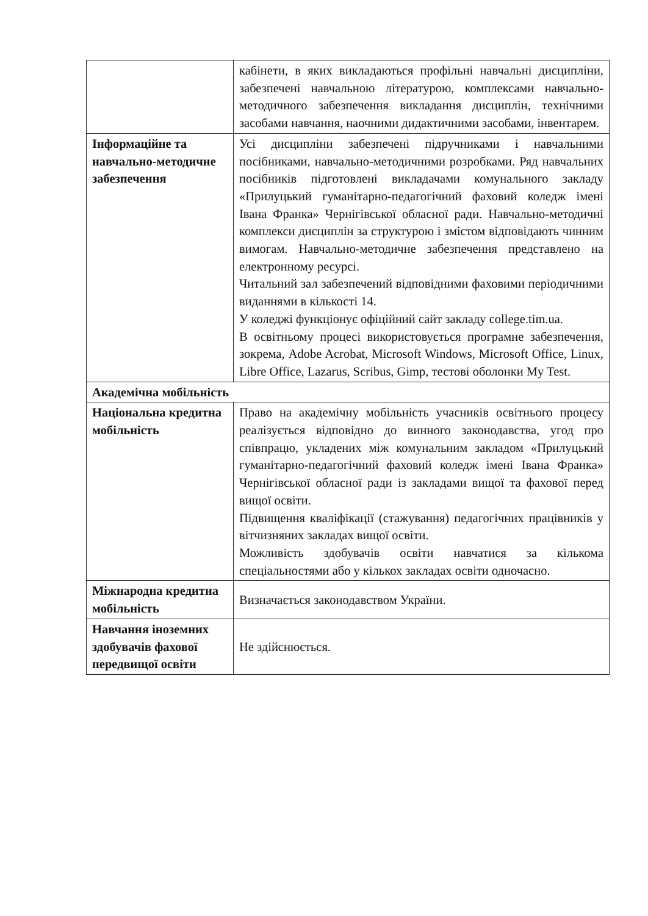| | кабінети, в яких викладаються профільні навчальні дисципліни, забезпечені навчальною літературою, комплексами навчально-методичного забезпечення викладання дисциплін, технічними засобами навчання, наочними дидактичними засобами, інвентарем. |
| Інформаційне та навчально-методичне забезпечення | Усі дисципліни забезпечені підручниками і навчальними посібниками, навчально-методичними розробками. Ряд навчальних посібників підготовлені викладачами комунального закладу «Прилуцький гуманітарно-педагогічний фаховий коледж імені Івана Франка» Чернігівської обласної ради. Навчально-методичні комплекси дисциплін за структурою і змістом відповідають чинним вимогам. Навчально-методичне забезпечення представлено на електронному ресурсі. Читальний зал забезпечений відповідними фаховими періодичними виданнями в кількості 14. У коледжі функціонує офіційний сайт закладу college.tim.ua. В освітньому процесі використовується програмне забезпечення, зокрема, Adobe Acrobat, Microsoft Windows, Microsoft Office, Linux, Libre Office, Lazarus, Scribus, Gimp, тестові оболонки My Test. |
| Академічна мобільність | |
| Національна кредитна мобільність | Право на академічну мобільність учасників освітнього процесу реалізується відповідно до винного законодавства, угод про співпрацю, укладених між комунальним закладом «Прилуцький гуманітарно-педагогічний фаховий коледж імені Івана Франка» Чернігівської обласної ради із закладами вищої та фахової перед вищої освіти. Підвищення кваліфікації (стажування) педагогічних працівників у вітчизняних закладах вищої освіти. Можливість здобувачів освіти навчатися за кількома спеціальностями або у кількох закладах освіти одночасно. |
| Міжнародна кредитна мобільність | Визначається законодавством України. |
| Навчання іноземних здобувачів фахової передвищої освіти | Не здійснюється. |